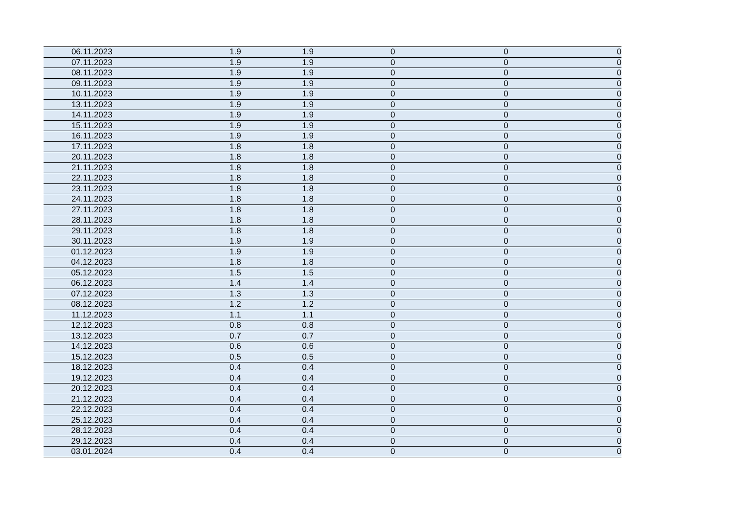| 06.11.2023 | 1.9 | 1.9 | 0 | 0 | 0 |
| 07.11.2023 | 1.9 | 1.9 | 0 | 0 | 0 |
| 08.11.2023 | 1.9 | 1.9 | 0 | 0 | 0 |
| 09.11.2023 | 1.9 | 1.9 | 0 | 0 | 0 |
| 10.11.2023 | 1.9 | 1.9 | 0 | 0 | 0 |
| 13.11.2023 | 1.9 | 1.9 | 0 | 0 | 0 |
| 14.11.2023 | 1.9 | 1.9 | 0 | 0 | 0 |
| 15.11.2023 | 1.9 | 1.9 | 0 | 0 | 0 |
| 16.11.2023 | 1.9 | 1.9 | 0 | 0 | 0 |
| 17.11.2023 | 1.8 | 1.8 | 0 | 0 | 0 |
| 20.11.2023 | 1.8 | 1.8 | 0 | 0 | 0 |
| 21.11.2023 | 1.8 | 1.8 | 0 | 0 | 0 |
| 22.11.2023 | 1.8 | 1.8 | 0 | 0 | 0 |
| 23.11.2023 | 1.8 | 1.8 | 0 | 0 | 0 |
| 24.11.2023 | 1.8 | 1.8 | 0 | 0 | 0 |
| 27.11.2023 | 1.8 | 1.8 | 0 | 0 | 0 |
| 28.11.2023 | 1.8 | 1.8 | 0 | 0 | 0 |
| 29.11.2023 | 1.8 | 1.8 | 0 | 0 | 0 |
| 30.11.2023 | 1.9 | 1.9 | 0 | 0 | 0 |
| 01.12.2023 | 1.9 | 1.9 | 0 | 0 | 0 |
| 04.12.2023 | 1.8 | 1.8 | 0 | 0 | 0 |
| 05.12.2023 | 1.5 | 1.5 | 0 | 0 | 0 |
| 06.12.2023 | 1.4 | 1.4 | 0 | 0 | 0 |
| 07.12.2023 | 1.3 | 1.3 | 0 | 0 | 0 |
| 08.12.2023 | 1.2 | 1.2 | 0 | 0 | 0 |
| 11.12.2023 | 1.1 | 1.1 | 0 | 0 | 0 |
| 12.12.2023 | 0.8 | 0.8 | 0 | 0 | 0 |
| 13.12.2023 | 0.7 | 0.7 | 0 | 0 | 0 |
| 14.12.2023 | 0.6 | 0.6 | 0 | 0 | 0 |
| 15.12.2023 | 0.5 | 0.5 | 0 | 0 | 0 |
| 18.12.2023 | 0.4 | 0.4 | 0 | 0 | 0 |
| 19.12.2023 | 0.4 | 0.4 | 0 | 0 | 0 |
| 20.12.2023 | 0.4 | 0.4 | 0 | 0 | 0 |
| 21.12.2023 | 0.4 | 0.4 | 0 | 0 | 0 |
| 22.12.2023 | 0.4 | 0.4 | 0 | 0 | 0 |
| 25.12.2023 | 0.4 | 0.4 | 0 | 0 | 0 |
| 28.12.2023 | 0.4 | 0.4 | 0 | 0 | 0 |
| 29.12.2023 | 0.4 | 0.4 | 0 | 0 | 0 |
| 03.01.2024 | 0.4 | 0.4 | 0 | 0 | 0 |